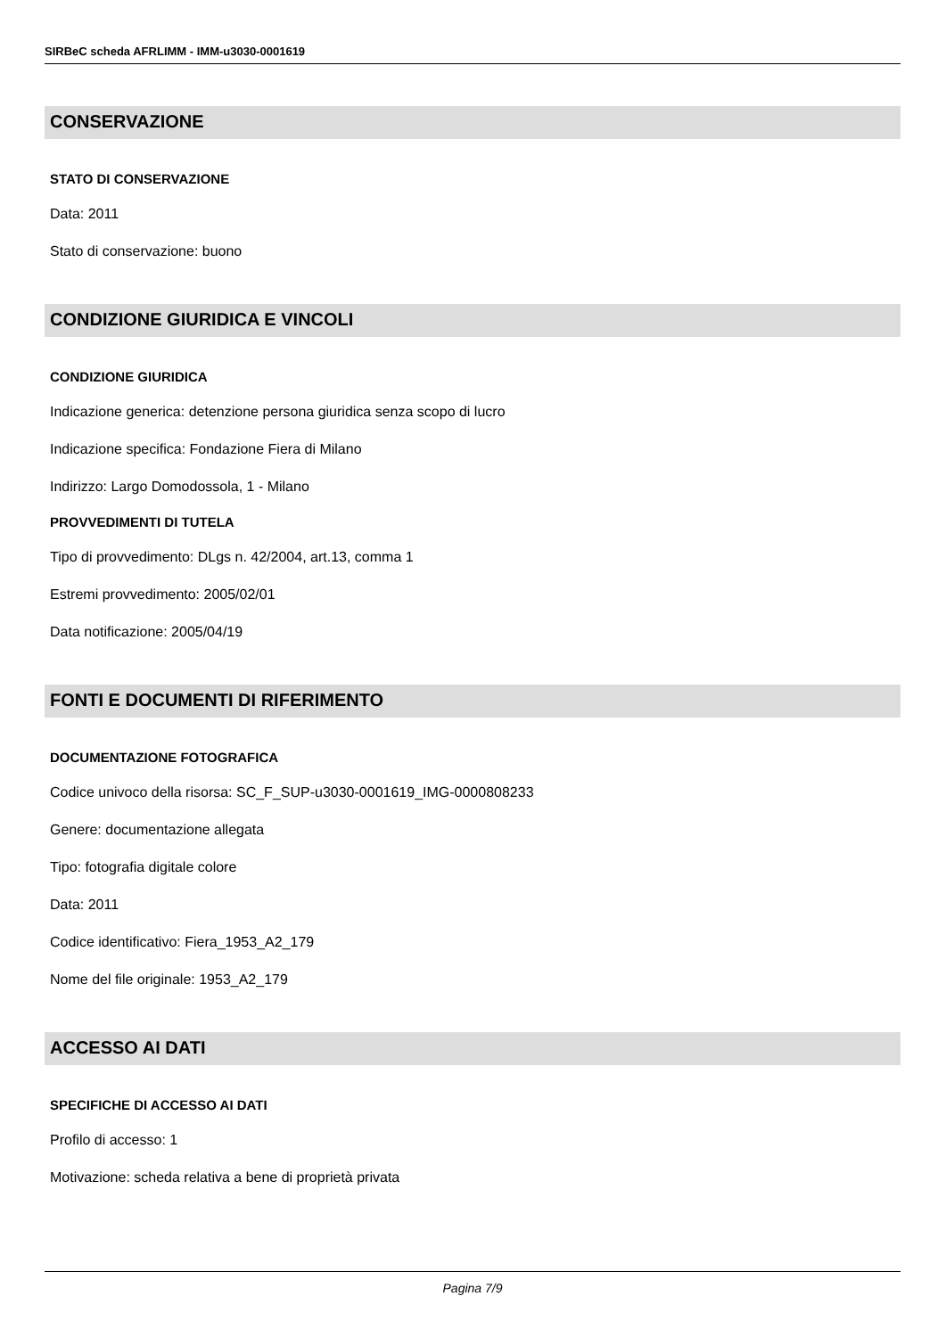SIRBeC scheda AFRLIMM - IMM-u3030-0001619
CONSERVAZIONE
STATO DI CONSERVAZIONE
Data: 2011
Stato di conservazione: buono
CONDIZIONE GIURIDICA E VINCOLI
CONDIZIONE GIURIDICA
Indicazione generica: detenzione persona giuridica senza scopo di lucro
Indicazione specifica: Fondazione Fiera di Milano
Indirizzo: Largo Domodossola, 1 - Milano
PROVVEDIMENTI DI TUTELA
Tipo di provvedimento: DLgs n. 42/2004, art.13, comma 1
Estremi provvedimento: 2005/02/01
Data notificazione: 2005/04/19
FONTI E DOCUMENTI DI RIFERIMENTO
DOCUMENTAZIONE FOTOGRAFICA
Codice univoco della risorsa: SC_F_SUP-u3030-0001619_IMG-0000808233
Genere: documentazione allegata
Tipo: fotografia digitale colore
Data: 2011
Codice identificativo: Fiera_1953_A2_179
Nome del file originale: 1953_A2_179
ACCESSO AI DATI
SPECIFICHE DI ACCESSO AI DATI
Profilo di accesso: 1
Motivazione: scheda relativa a bene di proprietà privata
Pagina 7/9